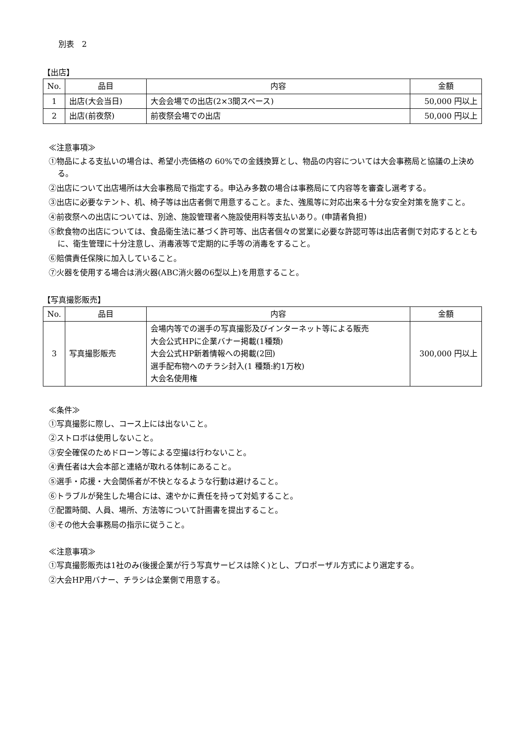別表　2
【出店】
| No. | 品目 | 内容 | 金額 |
| --- | --- | --- | --- |
| 1 | 出店(大会当日) | 大会会場での出店(2×3間スペース) | 50,000 円以上 |
| 2 | 出店(前夜祭) | 前夜祭会場での出店 | 50,000 円以上 |
≪注意事項≫
①物品による支払いの場合は、希望小売価格の 60%での金銭換算とし、物品の内容については大会事務局と協議の上決める。
②出店について出店場所は大会事務局で指定する。申込み多数の場合は事務局にて内容等を審査し選考する。
③出店に必要なテント、机、椅子等は出店者側で用意すること。また、強風等に対応出来る十分な安全対策を施すこと。
④前夜祭への出店については、別途、施設管理者へ施設使用料等支払いあり。(申請者負担)
⑤飲食物の出店については、食品衛生法に基づく許可等、出店者個々の営業に必要な許認可等は出店者側で対応するとともに、衛生管理に十分注意し、消毒液等で定期的に手等の消毒をすること。
⑥賠償責任保険に加入していること。
⑦火器を使用する場合は消火器(ABC消火器の6型以上)を用意すること。
【写真撮影販売】
| No. | 品目 | 内容 | 金額 |
| --- | --- | --- | --- |
| 3 | 写真撮影販売 | 会場内等での選手の写真撮影及びインターネット等による販売 大会公式HPに企業バナー掲載(1種類) 大会公式HP新着情報への掲載(2回) 選手配布物へのチラシ封入(1 種類:約1万枚) 大会名使用権 | 300,000 円以上 |
≪条件≫
①写真撮影に際し、コース上には出ないこと。
②ストロボは使用しないこと。
③安全確保のためドローン等による空撮は行わないこと。
④責任者は大会本部と連絡が取れる体制にあること。
⑤選手・応援・大会関係者が不快となるような行動は避けること。
⑥トラブルが発生した場合には、速やかに責任を持って対処すること。
⑦配置時間、人員、場所、方法等について計画書を提出すること。
⑧その他大会事務局の指示に従うこと。
≪注意事項≫
①写真撮影販売は1社のみ(後援企業が行う写真サービスは除く)とし、プロポーザル方式により選定する。
②大会HP用バナー、チラシは企業側で用意する。